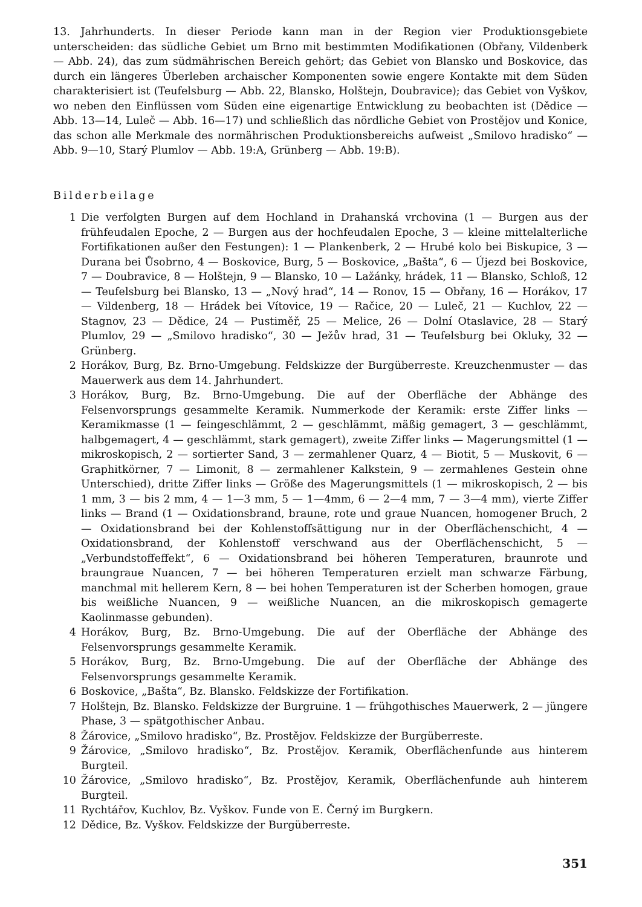13. Jahrhunderts. In dieser Periode kann man in der Region vier Produktionsgebiete unterscheiden: das südliche Gebiet um Brno mit bestimmten Modifikationen (Obřany, Vildenberk — Abb. 24), das zum südmährischen Bereich gehört; das Gebiet von Blansko und Boskovice, das durch ein längeres Überleben archaischer Komponenten sowie engere Kontakte mit dem Süden charakterisiert ist (Teufelsburg — Abb. 22, Blansko, Holštejn, Doubravice); das Gebiet von Vyškov, wo neben den Einflüssen vom Süden eine eigenartige Entwicklung zu beobachten ist (Dědice — Abb. 13—14, Luleč — Abb. 16—17) und schließlich das nördliche Gebiet von Prostějov und Konice, das schon alle Merkmale des normährischen Produktionsbereichs aufweist „Smilovo hradisko“ — Abb. 9—10, Starý Plumlov — Abb. 19:A, Grünberg — Abb. 19:B).
Bilderbeilage
1 Die verfolgten Burgen auf dem Hochland in Drahanská vrchovina (1 — Burgen aus der frühfeudalen Epoche, 2 — Burgen aus der hochfeudalen Epoche, 3 — kleine mittelalterliche Fortifikationen außer den Festungen): 1 — Plankenberk, 2 — Hrubé kolo bei Biskupice, 3 — Durana bei Ůsobrno, 4 — Boskovice, Burg, 5 — Boskovice, „Bašta“, 6 — Újezd bei Boskovice, 7 — Doubravice, 8 — Holštejn, 9 — Blansko, 10 — Lažánky, hrádek, 11 — Blansko, Schloß, 12 — Teufelsburg bei Blansko, 13 — „Nový hrad“, 14 — Ronov, 15 — Obřany, 16 — Horákov, 17 — Vildenberg, 18 — Hrádek bei Vítovice, 19 — Račice, 20 — Luleč, 21 — Kuchlov, 22 — Stagnov, 23 — Dědice, 24 — Pustiměř, 25 — Melice, 26 — Dolní Otaslavice, 28 — Starý Plumlov, 29 — „Smilovo hradisko“, 30 — Ježův hrad, 31 — Teufelsburg bei Okluky, 32 — Grünberg.
2 Horákov, Burg, Bz. Brno-Umgebung. Feldskizze der Burgüberreste. Kreuzchenmuster — das Mauerwerk aus dem 14. Jahrhundert.
3 Horákov, Burg, Bz. Brno-Umgebung. Die auf der Oberfläche der Abhänge des Felsenvorsprungs gesammelte Keramik. Nummerkode der Keramik: erste Ziffer links — Keramikmasse (1 — feingeschlämmt, 2 — geschlämmt, mäßig gemagert, 3 — geschlämmt, halbgemagert, 4 — geschlämmt, stark gemagert), zweite Ziffer links — Magerungsmittel (1 — mikroskopisch, 2 — sortierter Sand, 3 — zermahlener Quarz, 4 — Biotit, 5 — Muskovit, 6 — Graphitkörner, 7 — Limonit, 8 — zermahlener Kalkstein, 9 — zermahlenes Gestein ohne Unterschied), dritte Ziffer links — Größe des Magerungsmittels (1 — mikroskopisch, 2 — bis 1 mm, 3 — bis 2 mm, 4 — 1—3 mm, 5 — 1—4mm, 6 — 2—4 mm, 7 — 3—4 mm), vierte Ziffer links — Brand (1 — Oxidationsbrand, braune, rote und graue Nuancen, homogener Bruch, 2 — Oxidationsbrand bei der Kohlenstoffsättigung nur in der Oberflächenschicht, 4 — Oxidationsbrand, der Kohlenstoff verschwand aus der Oberflächenschicht, 5 — „Verbundstoffeffekt“, 6 — Oxidationsbrand bei höheren Temperaturen, braunrote und braungraue Nuancen, 7 — bei höheren Temperaturen erzielt man schwarze Färbung, manchmal mit hellerem Kern, 8 — bei hohen Temperaturen ist der Scherben homogen, graue bis weißliche Nuancen, 9 — weißliche Nuancen, an die mikroskopisch gemagerte Kaolinmasse gebunden).
4 Horákov, Burg, Bz. Brno-Umgebung. Die auf der Oberfläche der Abhänge des Felsenvorsprungs gesammelte Keramik.
5 Horákov, Burg, Bz. Brno-Umgebung. Die auf der Oberfläche der Abhänge des Felsenvorsprungs gesammelte Keramik.
6 Boskovice, „Bašta“, Bz. Blansko. Feldskizze der Fortifikation.
7 Holštejn, Bz. Blansko. Feldskizze der Burgruine. 1 — frühgothisches Mauerwerk, 2 — jüngere Phase, 3 — spätgothischer Anbau.
8 Žárovice, „Smilovo hradisko“, Bz. Prostějov. Feldskizze der Burgüberreste.
9 Žárovice, „Smilovo hradisko“, Bz. Prostějov. Keramik, Oberflächenfunde aus hinterem Burgteil.
10 Žárovice, „Smilovo hradisko“, Bz. Prostějov, Keramik, Oberflächenfunde auh hinterem Burgteil.
11 Rychtářov, Kuchlov, Bz. Vyškov. Funde von E. Černý im Burgkern.
12 Dědice, Bz. Vyškov. Feldskizze der Burgüberreste.
351